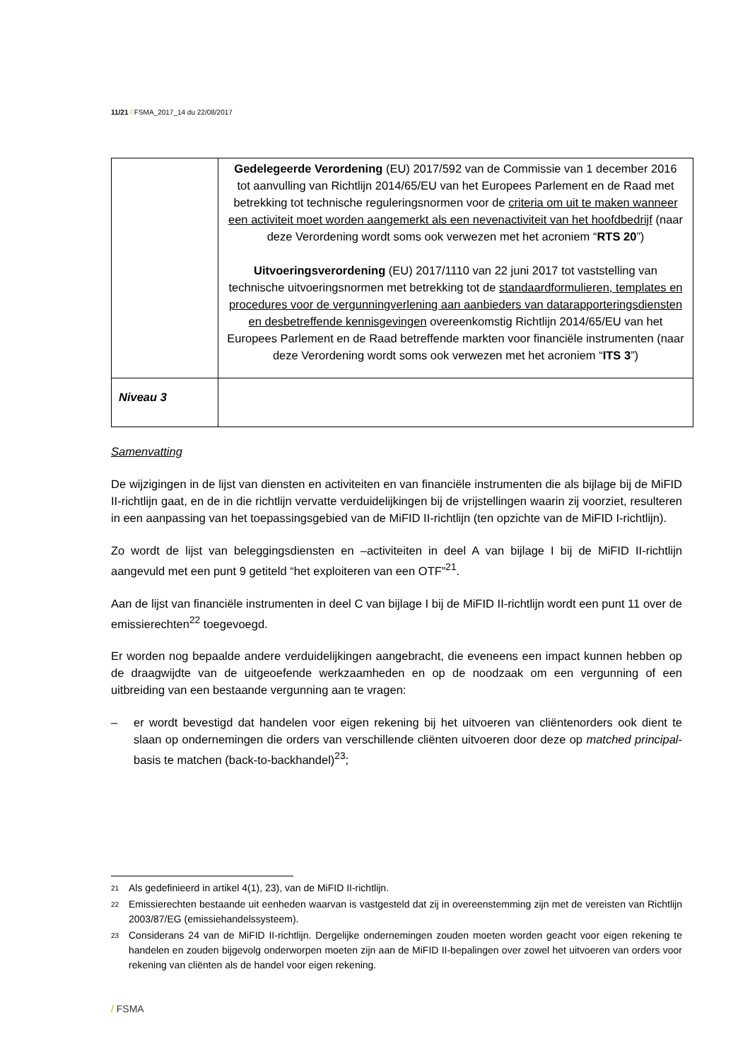11/21 / FSMA_2017_14 du 22/08/2017
| | Gedelegeerde Verordening (EU) 2017/592 van de Commissie van 1 december 2016 tot aanvulling van Richtlijn 2014/65/EU van het Europees Parlement en de Raad met betrekking tot technische reguleringsnormen voor de criteria om uit te maken wanneer een activiteit moet worden aangemerkt als een nevenactiviteit van het hoofdbedrijf (naar deze Verordening wordt soms ook verwezen met het acroniem “ RTS 20 ”) Uitvoeringsverordening (EU) 2017/1110 van 22 juni 2017 tot vaststelling van technische uitvoeringsnormen met betrekking tot de standaardformulieren, templates en procedures voor de vergunningverlening aan aanbieders van datarapporteringsdiensten en desbetreffende kennisgevingen overeenkomstig Richtlijn 2014/65/EU van het Europees Parlement en de Raad betreffende markten voor financiële instrumenten (naar deze Verordening wordt soms ook verwezen met het acroniem “ ITS 3 ”) |
| Niveau 3 | |
Samenvatting
De wijzigingen in de lijst van diensten en activiteiten en van financiële instrumenten die als bijlage bij de MiFID II-richtlijn gaat, en de in die richtlijn vervatte verduidelijkingen bij de vrijstellingen waarin zij voorziet, resulteren in een aanpassing van het toepassingsgebied van de MiFID II-richtlijn (ten opzichte van de MiFID I-richtlijn).
Zo wordt de lijst van beleggingsdiensten en –activiteiten in deel A van bijlage I bij de MiFID II-richtlijn aangevuld met een punt 9 getiteld “het exploiteren van een OTF”<sup>21</sup>.
Aan de lijst van financiële instrumenten in deel C van bijlage I bij de MiFID II-richtlijn wordt een punt 11 over de emissierechten<sup>22</sup> toegevoegd.
Er worden nog bepaalde andere verduidelijkingen aangebracht, die eveneens een impact kunnen hebben op de draagwijdte van de uitgeoefende werkzaamheden en op de noodzaak om een vergunning of een uitbreiding van een bestaande vergunning aan te vragen:
– er wordt bevestigd dat handelen voor eigen rekening bij het uitvoeren van cliëntenorders ook dient te slaan op ondernemingen die orders van verschillende cliënten uitvoeren door deze op matched principal-basis te matchen (back-to-backhandel)<sup>23</sup>;
21
Als gedefinieerd in artikel 4(1), 23), van de MiFID II-richtlijn.
22
Emissierechten bestaande uit eenheden waarvan is vastgesteld dat zij in overeenstemming zijn met de vereisten van Richtlijn 2003/87/EG (emissiehandelssysteem).
23
Considerans 24 van de MiFID II-richtlijn. Dergelijke ondernemingen zouden moeten worden geacht voor eigen rekening te handelen en zouden bijgevolg onderworpen moeten zijn aan de MiFID II-bepalingen over zowel het uitvoeren van orders voor rekening van cliënten als de handel voor eigen rekening.
/ FSMA